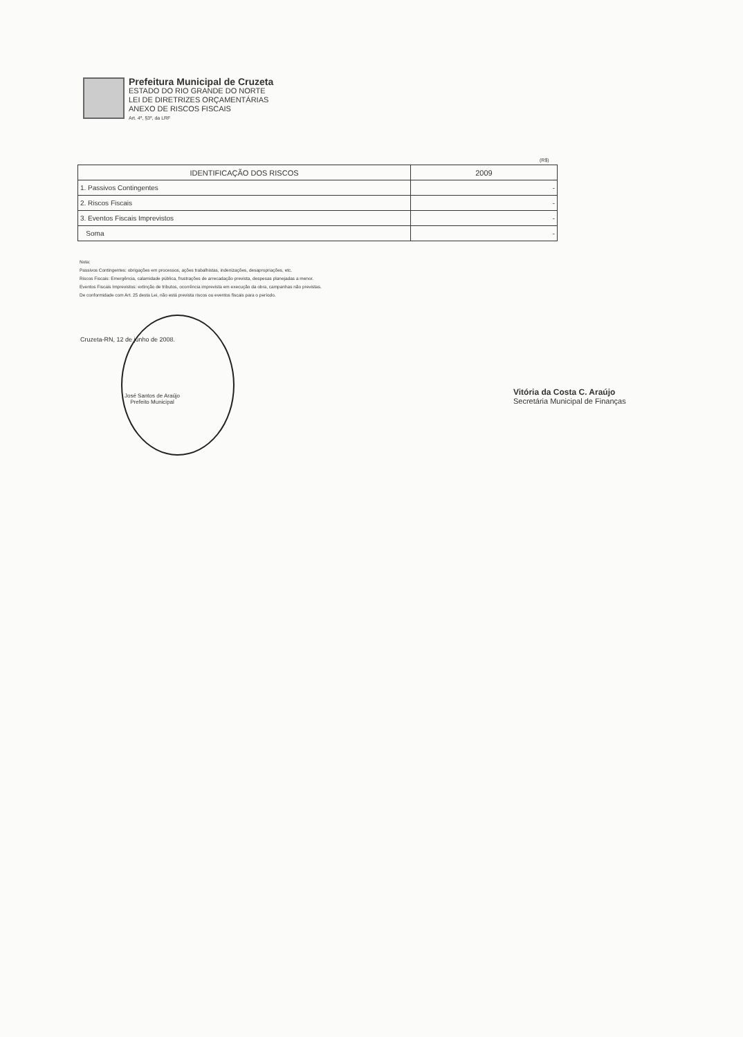Prefeitura Municipal de Cruzeta
ESTADO DO RIO GRANDE DO NORTE
LEI DE DIRETRIZES ORÇAMENTÁRIAS
ANEXO DE RISCOS FISCAIS
Art. 4º, §3º, da LRF
(R$)
| IDENTIFICAÇÃO DOS RISCOS | 2009 |
| --- | --- |
| 1. Passivos Contingentes | - |
| 2. Riscos Fiscais | - |
| 3. Eventos Fiscais Imprevistos | - |
| Soma | - |
Nota:
Passivos Contingentes: obrigações em processos, ações trabalhistas, indenizações, desapropriações, etc.
Riscos Fiscais: Emergência, calamidade pública, frustrações de arrecadação prevista, despesas planejadas a menor.
Eventos Fiscais Imprevistos: extinção de tributos, ocorrência imprevista em execução da obra, campanhas não previstas.
De conformidade com Art. 25 desta Lei, não está prevista riscos ou eventos fiscais para o período.
Cruzeta-RN, 12 de junho de 2008.
José Santos de Araújo
Prefeito Municipal
Vitória da Costa C. Araújo
Secretária Municipal de Finanças